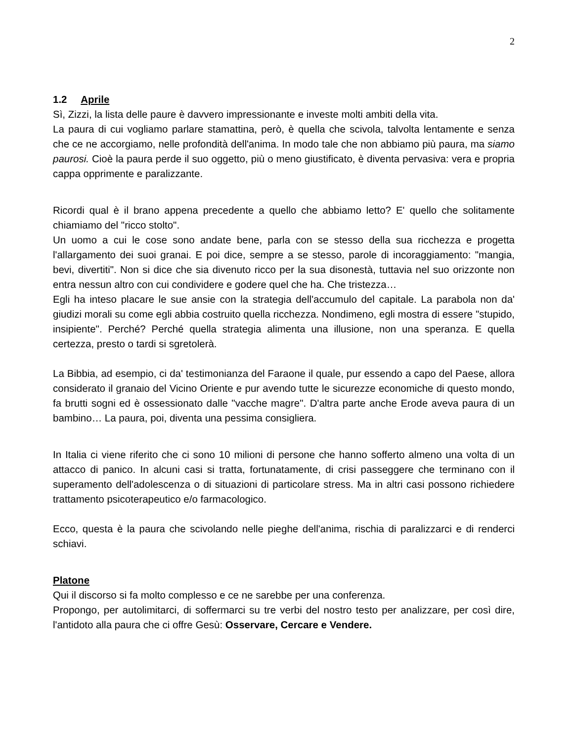2
1.2 Aprile
Sì, Zizzi, la lista delle paure è davvero impressionante e investe molti ambiti della vita.
La paura di cui vogliamo parlare stamattina, però, è quella che scivola, talvolta lentamente e senza che ce ne accorgiamo, nelle profondità dell'anima. In modo tale che non abbiamo più paura, ma siamo paurosi. Cioè la paura perde il suo oggetto, più o meno giustificato, è diventa pervasiva: vera e propria cappa opprimente e paralizzante.
Ricordi qual è il brano appena precedente a quello che abbiamo letto? E' quello che solitamente chiamiamo del "ricco stolto".
Un uomo a cui le cose sono andate bene, parla con se stesso della sua ricchezza e progetta l'allargamento dei suoi granai. E poi dice, sempre a se stesso, parole di incoraggiamento: "mangia, bevi, divertiti". Non si dice che sia divenuto ricco per la sua disonestà, tuttavia nel suo orizzonte non entra nessun altro con cui condividere e godere quel che ha. Che tristezza…
Egli ha inteso placare le sue ansie con la strategia dell'accumulo del capitale. La parabola non da' giudizi morali su come egli abbia costruito quella ricchezza. Nondimeno, egli mostra di essere "stupido, insipiente". Perché? Perché quella strategia alimenta una illusione, non una speranza. E quella certezza, presto o tardi si sgretolerà.
La Bibbia, ad esempio, ci da' testimonianza del Faraone il quale, pur essendo a capo del Paese, allora considerato il granaio del Vicino Oriente e pur avendo tutte le sicurezze economiche di questo mondo, fa brutti sogni ed è ossessionato dalle "vacche magre". D'altra parte anche Erode aveva paura di un bambino… La paura, poi, diventa una pessima consigliera.
In Italia ci viene riferito che ci sono 10 milioni di persone che hanno sofferto almeno una volta di un attacco di panico. In alcuni casi si tratta, fortunatamente, di crisi passeggere che terminano con il superamento dell'adolescenza o di situazioni di particolare stress. Ma in altri casi possono richiedere trattamento psicoterapeutico e/o farmacologico.
Ecco, questa è la paura che scivolando nelle pieghe dell'anima, rischia di paralizzarci e di renderci schiavi.
Platone
Qui il discorso si fa molto complesso e ce ne sarebbe per una conferenza.
Propongo, per autolimitarci, di soffermarci su tre verbi del nostro testo per analizzare, per così dire, l'antidoto alla paura che ci offre Gesù: Osservare, Cercare e Vendere.